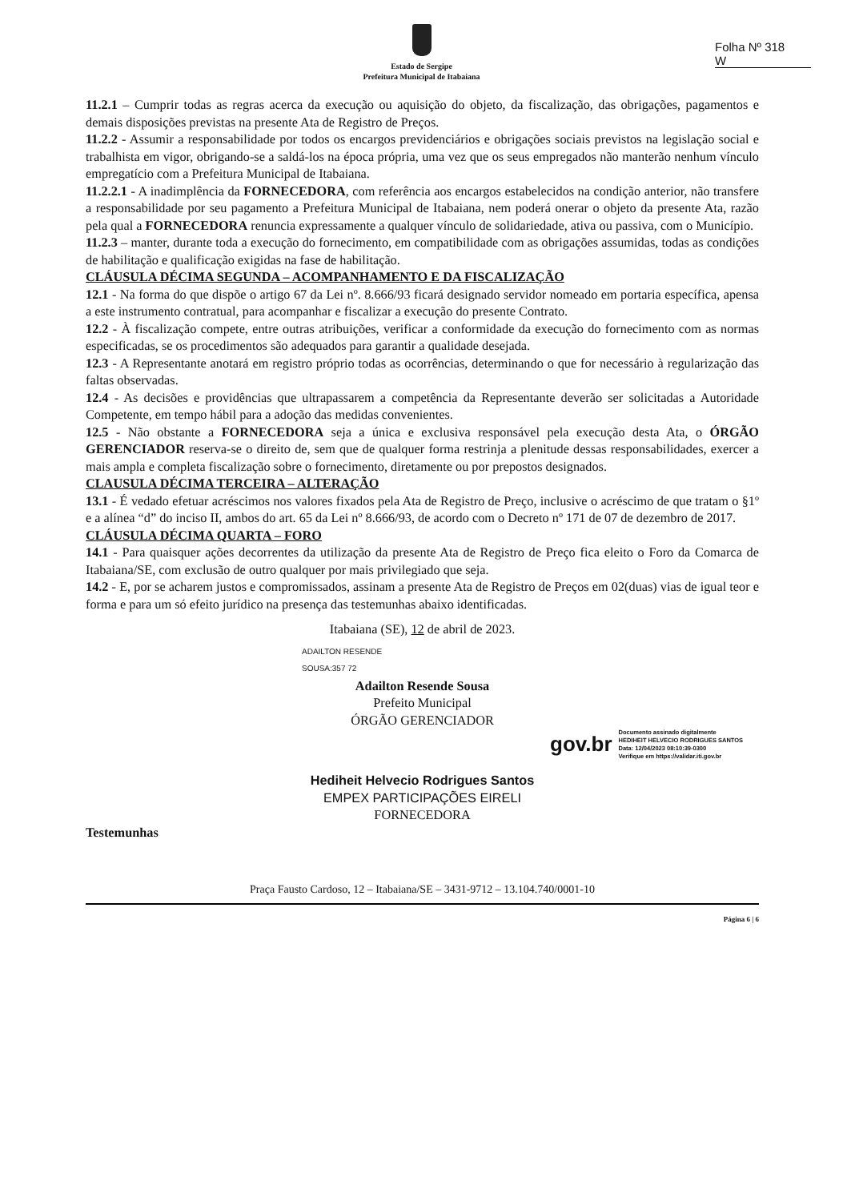Folha Nº 318
W
Estado de Sergipe
Prefeitura Municipal de Itabaiana
11.2.1 – Cumprir todas as regras acerca da execução ou aquisição do objeto, da fiscalização, das obrigações, pagamentos e demais disposições previstas na presente Ata de Registro de Preços.
11.2.2 - Assumir a responsabilidade por todos os encargos previdenciários e obrigações sociais previstos na legislação social e trabalhista em vigor, obrigando-se a saldá-los na época própria, uma vez que os seus empregados não manterão nenhum vínculo empregatício com a Prefeitura Municipal de Itabaiana.
11.2.2.1 - A inadimplência da FORNECEDORA, com referência aos encargos estabelecidos na condição anterior, não transfere a responsabilidade por seu pagamento a Prefeitura Municipal de Itabaiana, nem poderá onerar o objeto da presente Ata, razão pela qual a FORNECEDORA renuncia expressamente a qualquer vínculo de solidariedade, ativa ou passiva, com o Município.
11.2.3 – manter, durante toda a execução do fornecimento, em compatibilidade com as obrigações assumidas, todas as condições de habilitação e qualificação exigidas na fase de habilitação.
CLÁUSULA DÉCIMA SEGUNDA – ACOMPANHAMENTO E DA FISCALIZAÇÃO
12.1 - Na forma do que dispõe o artigo 67 da Lei nº. 8.666/93 ficará designado servidor nomeado em portaria específica, apensa a este instrumento contratual, para acompanhar e fiscalizar a execução do presente Contrato.
12.2 - À fiscalização compete, entre outras atribuições, verificar a conformidade da execução do fornecimento com as normas especificadas, se os procedimentos são adequados para garantir a qualidade desejada.
12.3 - A Representante anotará em registro próprio todas as ocorrências, determinando o que for necessário à regularização das faltas observadas.
12.4 - As decisões e providências que ultrapassarem a competência da Representante deverão ser solicitadas a Autoridade Competente, em tempo hábil para a adoção das medidas convenientes.
12.5 - Não obstante a FORNECEDORA seja a única e exclusiva responsável pela execução desta Ata, o ÓRGÃO GERENCIADOR reserva-se o direito de, sem que de qualquer forma restrinja a plenitude dessas responsabilidades, exercer a mais ampla e completa fiscalização sobre o fornecimento, diretamente ou por prepostos designados.
CLAUSULA DÉCIMA TERCEIRA – ALTERAÇÃO
13.1 - É vedado efetuar acréscimos nos valores fixados pela Ata de Registro de Preço, inclusive o acréscimo de que tratam o §1º e a alínea “d” do inciso II, ambos do art. 65 da Lei nº 8.666/93, de acordo com o Decreto nº 171 de 07 de dezembro de 2017.
CLÁUSULA DÉCIMA QUARTA – FORO
14.1 - Para quaisquer ações decorrentes da utilização da presente Ata de Registro de Preço fica eleito o Foro da Comarca de Itabaiana/SE, com exclusão de outro qualquer por mais privilegiado que seja.
14.2 - E, por se acharem justos e compromissados, assinam a presente Ata de Registro de Preços em 02(duas) vias de igual teor e forma e para um só efeito jurídico na presença das testemunhas abaixo identificadas.
Itabaiana (SE), 12 de abril de 2023.
ADAILTON RESENDE
SOUSA:357 72
Adailton Resende Sousa
Prefeito Municipal
ÓRGÃO GERENCIADOR
gov.br
Documento assinado digitalmente
HEDIHEIT HELVECIO RODRIGUES SANTOS
Data: 12/04/2023 08:10:39-0300
Verifique em https://validar.iti.gov.br
Hediheit Helvecio Rodrigues Santos
EMPEX PARTICIPAÇÕES EIRELI
FORNECEDORA
Testemunhas
Praça Fausto Cardoso, 12 – Itabaiana/SE – 3431-9712 – 13.104.740/0001-10
Página 6 | 6